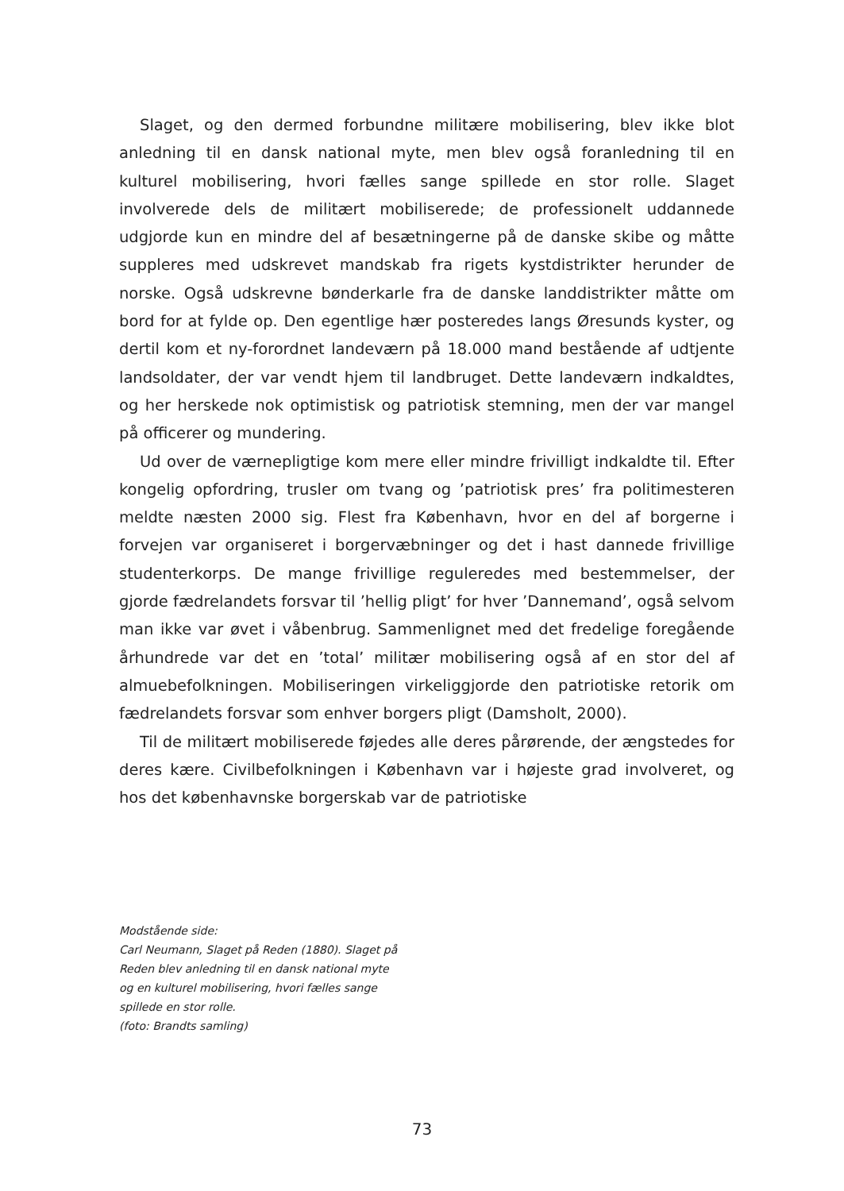Slaget, og den dermed forbundne militære mobilisering, blev ikke blot anledning til en dansk national myte, men blev også foranledning til en kulturel mobilisering, hvori fælles sange spillede en stor rolle. Slaget involverede dels de militært mobiliserede; de professionelt uddannede udgjorde kun en mindre del af besætningerne på de danske skibe og måtte suppleres med udskrevet mandskab fra rigets kystdistrikter herunder de norske. Også udskrevne bønderkarle fra de danske landdistrikter måtte om bord for at fylde op. Den egentlige hær posteredes langs Øresunds kyster, og dertil kom et ny-forordnet landeværn på 18.000 mand bestående af udtjente landsoldater, der var vendt hjem til landbruget. Dette landeværn indkaldtes, og her herskede nok optimistisk og patriotisk stemning, men der var mangel på officerer og mundering.
Ud over de værnepligtige kom mere eller mindre frivilligt indkaldte til. Efter kongelig opfordring, trusler om tvang og ’patriotisk pres’ fra politimesteren meldte næsten 2000 sig. Flest fra København, hvor en del af borgerne i forvejen var organiseret i borgervæbninger og det i hast dannede frivillige studenterkorps. De mange frivillige reguleredes med bestemmelser, der gjorde fædrelandets forsvar til ’hellig pligt’ for hver ’Dannemand’, også selvom man ikke var øvet i våbenbrug. Sammenlignet med det fredelige foregående århundrede var det en ’total’ militær mobilisering også af en stor del af almuebefolkningen. Mobiliseringen virkeliggjorde den patriotiske retorik om fædrelandets forsvar som enhver borgers pligt (Damsholt, 2000).
Til de militært mobiliserede føjedes alle deres pårørende, der ængstedes for deres kære. Civilbefolkningen i København var i højeste grad involveret, og hos det københavnske borgerskab var de patriotiske
Modstående side:
Carl Neumann, Slaget på Reden (1880). Slaget på Reden blev anledning til en dansk national myte og en kulturel mobilisering, hvori fælles sange spillede en stor rolle.
(foto: Brandts samling)
73